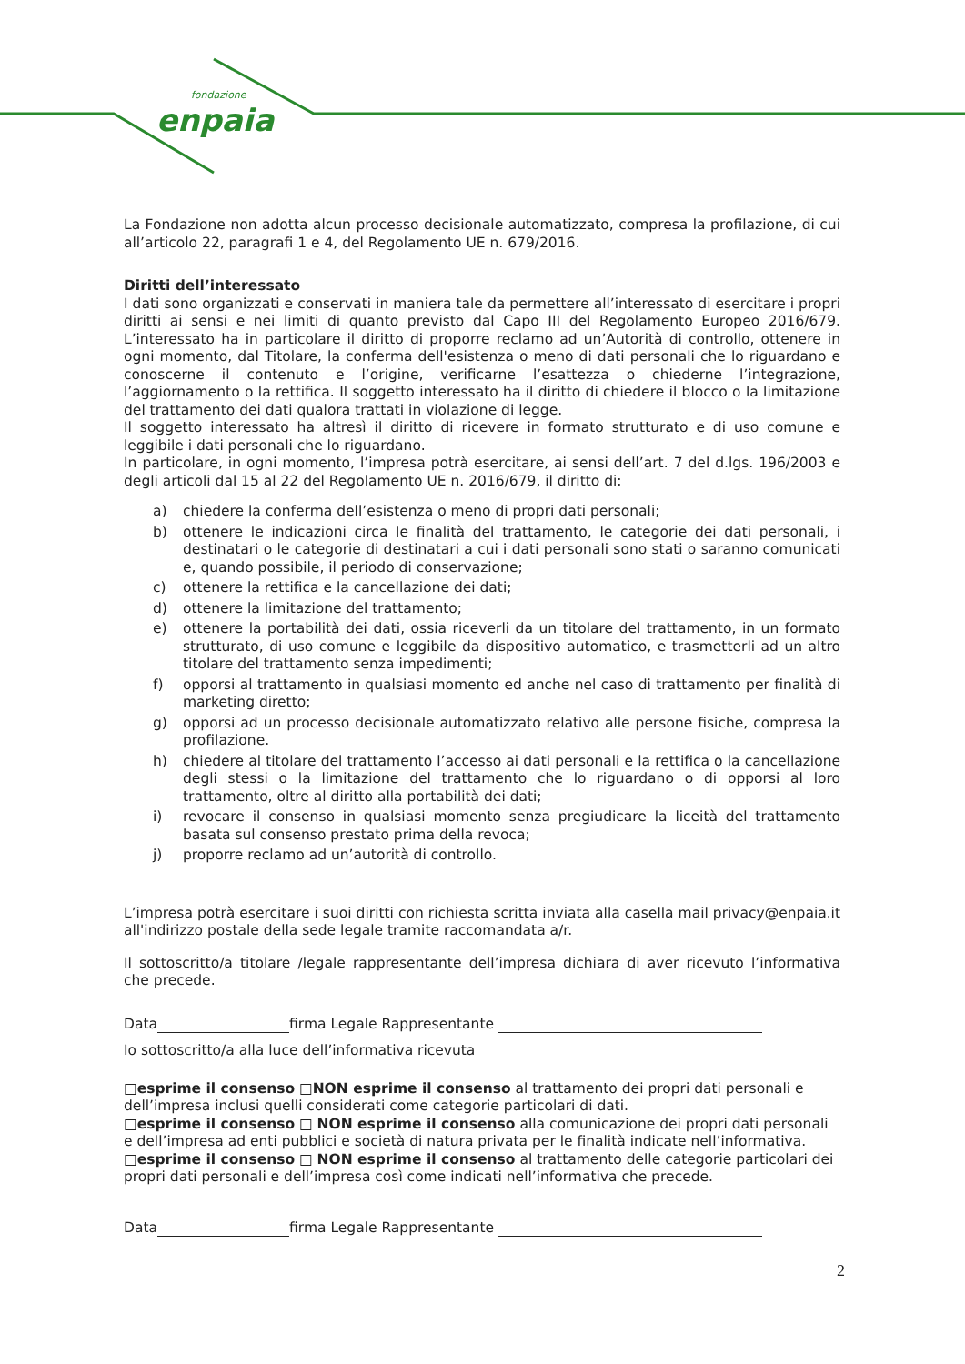fondazione
enpaia
La Fondazione non adotta alcun processo decisionale automatizzato, compresa la profilazione, di cui all’articolo 22, paragrafi 1 e 4, del Regolamento UE n. 679/2016.
Diritti dell’interessato
I dati sono organizzati e conservati in maniera tale da permettere all’interessato di esercitare i propri diritti ai sensi e nei limiti di quanto previsto dal Capo III del Regolamento Europeo 2016/679. L’interessato ha in particolare il diritto di proporre reclamo ad un’Autorità di controllo, ottenere in ogni momento, dal Titolare, la conferma dell'esistenza o meno di dati personali che lo riguardano e conoscerne il contenuto e l’origine, verificarne l’esattezza o chiederne l’integrazione, l’aggiornamento o la rettifica. Il soggetto interessato ha il diritto di chiedere il blocco o la limitazione del trattamento dei dati qualora trattati in violazione di legge.
Il soggetto interessato ha altresì il diritto di ricevere in formato strutturato e di uso comune e leggibile i dati personali che lo riguardano.
In particolare, in ogni momento, l’impresa potrà esercitare, ai sensi dell’art. 7 del d.lgs. 196/2003 e degli articoli dal 15 al 22 del Regolamento UE n. 2016/679, il diritto di:
a) chiedere la conferma dell’esistenza o meno di propri dati personali;
b) ottenere le indicazioni circa le finalità del trattamento, le categorie dei dati personali, i destinatari o le categorie di destinatari a cui i dati personali sono stati o saranno comunicati e, quando possibile, il periodo di conservazione;
c) ottenere la rettifica e la cancellazione dei dati;
d) ottenere la limitazione del trattamento;
e) ottenere la portabilità dei dati, ossia riceverli da un titolare del trattamento, in un formato strutturato, di uso comune e leggibile da dispositivo automatico, e trasmetterli ad un altro titolare del trattamento senza impedimenti;
f) opporsi al trattamento in qualsiasi momento ed anche nel caso di trattamento per finalità di marketing diretto;
g) opporsi ad un processo decisionale automatizzato relativo alle persone fisiche, compresa la profilazione.
h) chiedere al titolare del trattamento l’accesso ai dati personali e la rettifica o la cancellazione degli stessi o la limitazione del trattamento che lo riguardano o di opporsi al loro trattamento, oltre al diritto alla portabilità dei dati;
i) revocare il consenso in qualsiasi momento senza pregiudicare la liceità del trattamento basata sul consenso prestato prima della revoca;
j) proporre reclamo ad un’autorità di controllo.
L’impresa potrà esercitare i suoi diritti con richiesta scritta inviata alla casella mail privacy@enpaia.it all'indirizzo postale della sede legale tramite raccomandata a/r.
Il sottoscritto/a titolare /legale rappresentante dell’impresa dichiara di aver ricevuto l’informativa che precede.
Data firma Legale Rappresentante
Io sottoscritto/a alla luce dell’informativa ricevuta
□esprime il consenso □NON esprime il consenso al trattamento dei propri dati personali e dell’impresa inclusi quelli considerati come categorie particolari di dati.
□esprime il consenso □ NON esprime il consenso alla comunicazione dei propri dati personali e dell’impresa ad enti pubblici e società di natura privata per le finalità indicate nell’informativa.
□esprime il consenso □ NON esprime il consenso al trattamento delle categorie particolari dei propri dati personali e dell’impresa così come indicati nell’informativa che precede.
Data firma Legale Rappresentante
2